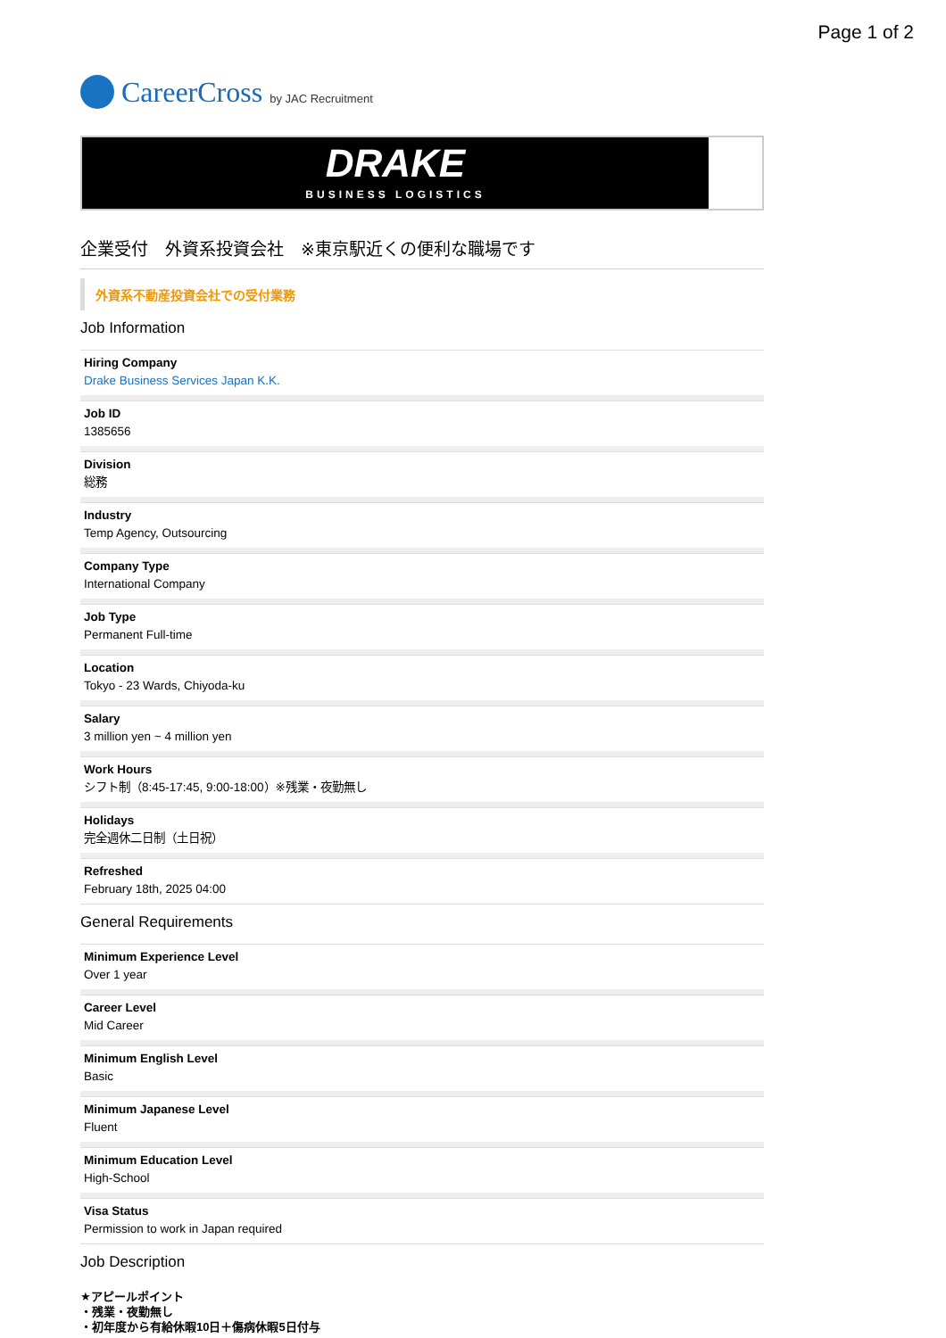Page 1 of 2
CareerCross by JAC Recruitment
DRAKE
BUSINESS LOGISTICS
企業受付　外資系投資会社　※東京駅近くの便利な職場です
外資系不動産投資会社での受付業務
Job Information
Hiring Company
Drake Business Services Japan K.K.
Job ID
1385656
Division
総務
Industry
Temp Agency, Outsourcing
Company Type
International Company
Job Type
Permanent Full-time
Location
Tokyo - 23 Wards, Chiyoda-ku
Salary
3 million yen ~ 4 million yen
Work Hours
シフト制（8:45-17:45, 9:00-18:00）※残業・夜勤無し
Holidays
完全週休二日制（土日祝）
Refreshed
February 18th, 2025 04:00
General Requirements
Minimum Experience Level
Over 1 year
Career Level
Mid Career
Minimum English Level
Basic
Minimum Japanese Level
Fluent
Minimum Education Level
High-School
Visa Status
Permission to work in Japan required
Job Description
★アピールポイント
・残業・夜勤無し
・初年度から有給休暇10日＋傷病休暇5日付与